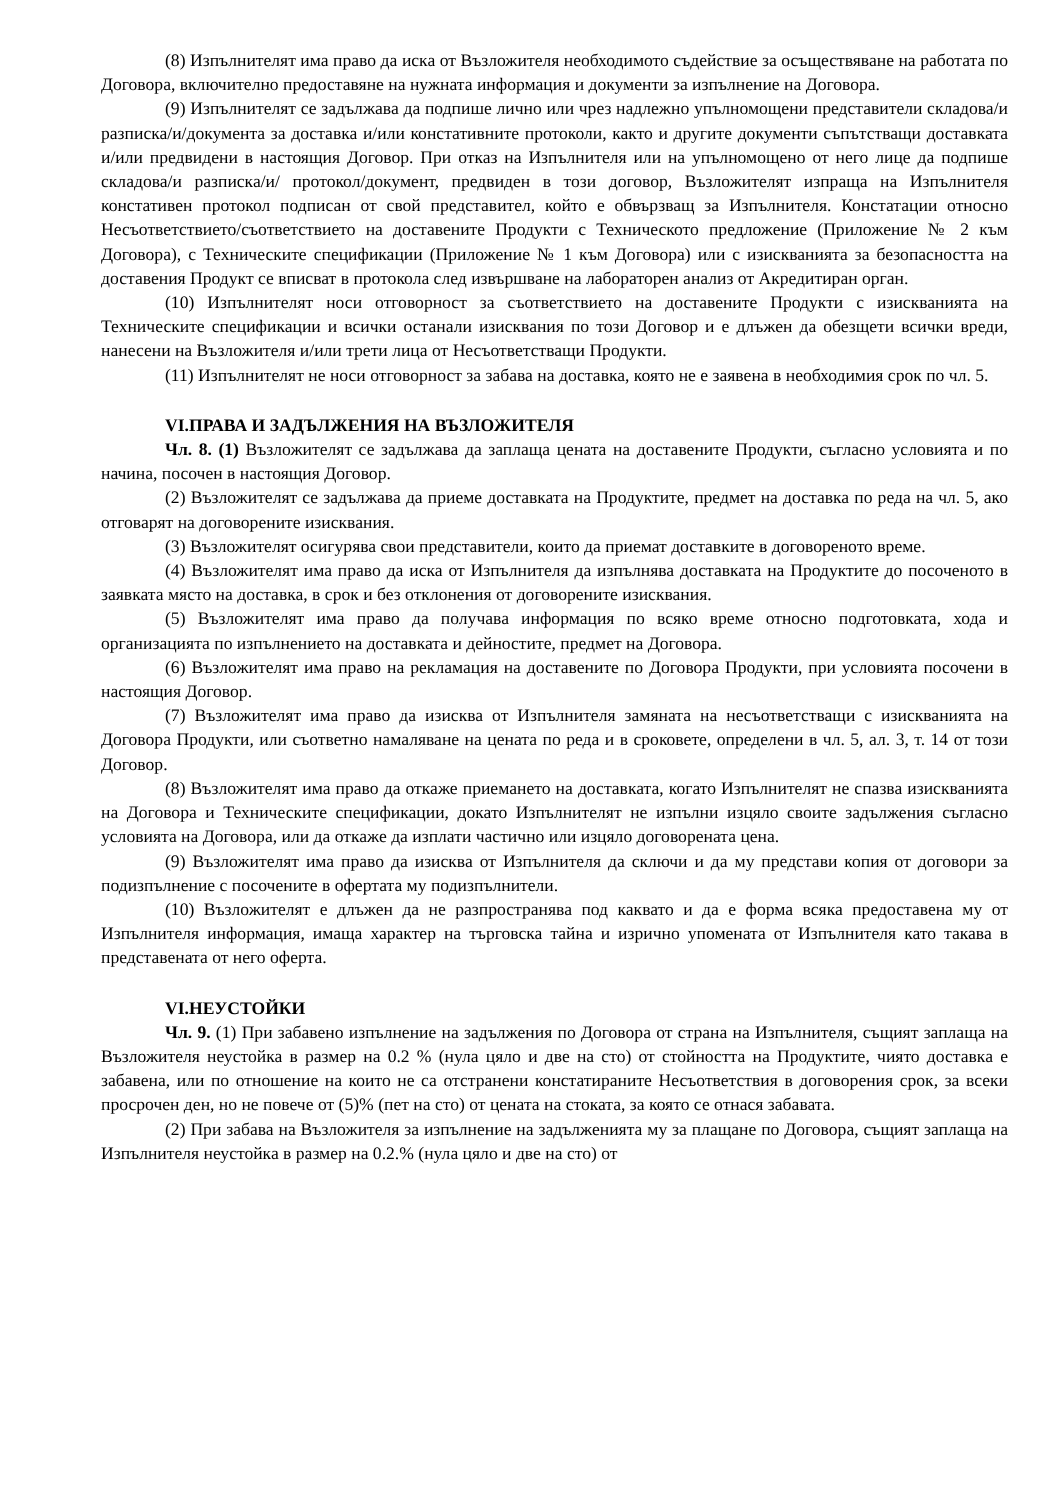(8) Изпълнителят има право да иска от Възложителя необходимото съдействие за осъществяване на работата по Договора, включително предоставяне на нужната информация и документи за изпълнение на Договора.
(9) Изпълнителят се задължава да подпише лично или чрез надлежно упълномощени представители складова/и разписка/и/документа за доставка и/или констативните протоколи, както и другите документи съпътстващи доставката и/или предвидени в настоящия Договор. При отказ на Изпълнителя или на упълномощено от него лице да подпише складова/и разписка/и/ протокол/документ, предвиден в този договор, Възложителят изпраща на Изпълнителя констативен протокол подписан от свой представител, който е обвързващ за Изпълнителя. Констатации относно Несъответствието/съответствието на доставените Продукти с Техническото предложение (Приложение № 2 към Договора), с Техническите спецификации (Приложение № 1 към Договора) или с изискванията за безопасността на доставения Продукт се вписват в протокола след извършване на лабораторен анализ от Акредитиран орган.
(10) Изпълнителят носи отговорност за съответствието на доставените Продукти с изискванията на Техническите спецификации и всички останали изисквания по този Договор и е длъжен да обезщети всички вреди, нанесени на Възложителя и/или трети лица от Несъответстващи Продукти.
(11) Изпълнителят не носи отговорност за забава на доставка, която не е заявена в необходимия срок по чл. 5.
VI.ПРАВА И ЗАДЪЛЖЕНИЯ НА ВЪЗЛОЖИТЕЛЯ
Чл. 8. (1) Възложителят се задължава да заплаща цената на доставените Продукти, съгласно условията и по начина, посочен в настоящия Договор.
(2) Възложителят се задължава да приеме доставката на Продуктите, предмет на доставка по реда на чл. 5, ако отговарят на договорените изисквания.
(3) Възложителят осигурява свои представители, които да приемат доставките в договореното време.
(4) Възложителят има право да иска от Изпълнителя да изпълнява доставката на Продуктите до посоченото в заявката място на доставка, в срок и без отклонения от договорените изисквания.
(5) Възложителят има право да получава информация по всяко време относно подготовката, хода и организацията по изпълнението на доставката и дейностите, предмет на Договора.
(6) Възложителят има право на рекламация на доставените по Договора Продукти, при условията посочени в настоящия Договор.
(7) Възложителят има право да изисква от Изпълнителя замяната на несъответстващи с изискванията на Договора Продукти, или съответно намаляване на цената по реда и в сроковете, определени в чл. 5, ал. 3, т. 14 от този Договор.
(8) Възложителят има право да откаже приемането на доставката, когато Изпълнителят не спазва изискванията на Договора и Техническите спецификации, докато Изпълнителят не изпълни изцяло своите задължения съгласно условията на Договора, или да откаже да изплати частично или изцяло договорената цена.
(9) Възложителят има право да изисква от Изпълнителя да сключи и да му представи копия от договори за подизпълнение с посочените в офертата му подизпълнители.
(10) Възложителят е длъжен да не разпространява под каквато и да е форма всяка предоставена му от Изпълнителя информация, имаща характер на търговска тайна и изрично упомената от Изпълнителя като такава в представената от него оферта.
VI.НЕУСТОЙКИ
Чл. 9. (1) При забавено изпълнение на задължения по Договора от страна на Изпълнителя, същият заплаща на Възложителя неустойка в размер на 0.2 % (нула цяло и две на сто) от стойността на Продуктите, чиято доставка е забавена, или по отношение на които не са отстранени констатираните Несъответствия в договорения срок, за всеки просрочен ден, но не повече от (5)% (пет на сто) от цената на стоката, за която се отнася забавата.
(2) При забава на Възложителя за изпълнение на задълженията му за плащане по Договора, същият заплаща на Изпълнителя неустойка в размер на 0.2.% (нула цяло и две на сто) от